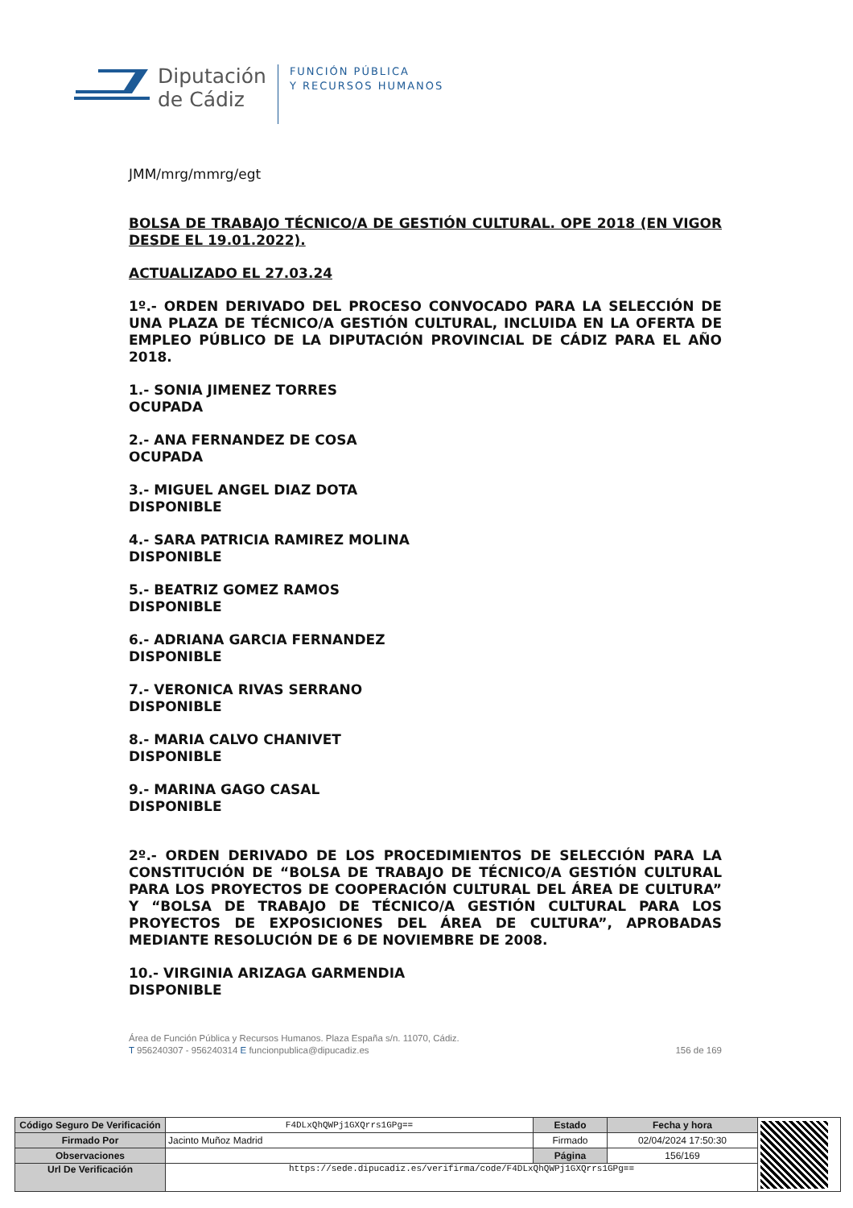Diputación
de Cádiz
FUNCIÓN PÚBLICA
Y RECURSOS HUMANOS
JMM/mrg/mmrg/egt
BOLSA DE TRABAJO TÉCNICO/A DE GESTIÓN CULTURAL. OPE 2018 (EN VIGOR DESDE EL 19.01.2022).
ACTUALIZADO EL 27.03.24
1º.- ORDEN DERIVADO DEL PROCESO CONVOCADO PARA LA SELECCIÓN DE UNA PLAZA DE TÉCNICO/A GESTIÓN CULTURAL, INCLUIDA EN LA OFERTA DE EMPLEO PÚBLICO DE LA DIPUTACIÓN PROVINCIAL DE CÁDIZ PARA EL AÑO 2018.
1.- SONIA JIMENEZ TORRES
OCUPADA
2.- ANA FERNANDEZ DE COSA
OCUPADA
3.- MIGUEL ANGEL DIAZ DOTA
DISPONIBLE
4.- SARA PATRICIA RAMIREZ MOLINA
DISPONIBLE
5.- BEATRIZ GOMEZ RAMOS
DISPONIBLE
6.- ADRIANA GARCIA FERNANDEZ
DISPONIBLE
7.- VERONICA RIVAS SERRANO
DISPONIBLE
8.- MARIA CALVO CHANIVET
DISPONIBLE
9.- MARINA GAGO CASAL
DISPONIBLE
2º.- ORDEN DERIVADO DE LOS PROCEDIMIENTOS DE SELECCIÓN PARA LA CONSTITUCIÓN DE “BOLSA DE TRABAJO DE TÉCNICO/A GESTIÓN CULTURAL PARA LOS PROYECTOS DE COOPERACIÓN CULTURAL DEL ÁREA DE CULTURA” Y “BOLSA DE TRABAJO DE TÉCNICO/A GESTIÓN CULTURAL PARA LOS PROYECTOS DE EXPOSICIONES DEL ÁREA DE CULTURA”, APROBADAS MEDIANTE RESOLUCIÓN DE 6 DE NOVIEMBRE DE 2008.
10.- VIRGINIA ARIZAGA GARMENDIA
DISPONIBLE
Área de Función Pública y Recursos Humanos. Plaza España s/n. 11070, Cádiz.
T 956240307 - 956240314 E funcionpublica@dipucadiz.es 156 de 169
| Código Seguro De Verificación | F4DLxQhQWPj1GXQrrs1GPg== | Estado | Fecha y hora | |
| Firmado Por | Jacinto Muñoz Madrid | Firmado | 02/04/2024 17:50:30 | |
| Observaciones | | Página | 156/169 | |
| Url De Verificación | https://sede.dipucadiz.es/verifirma/code/F4DLxQhQWPj1GXQrrs1GPg== | | | |